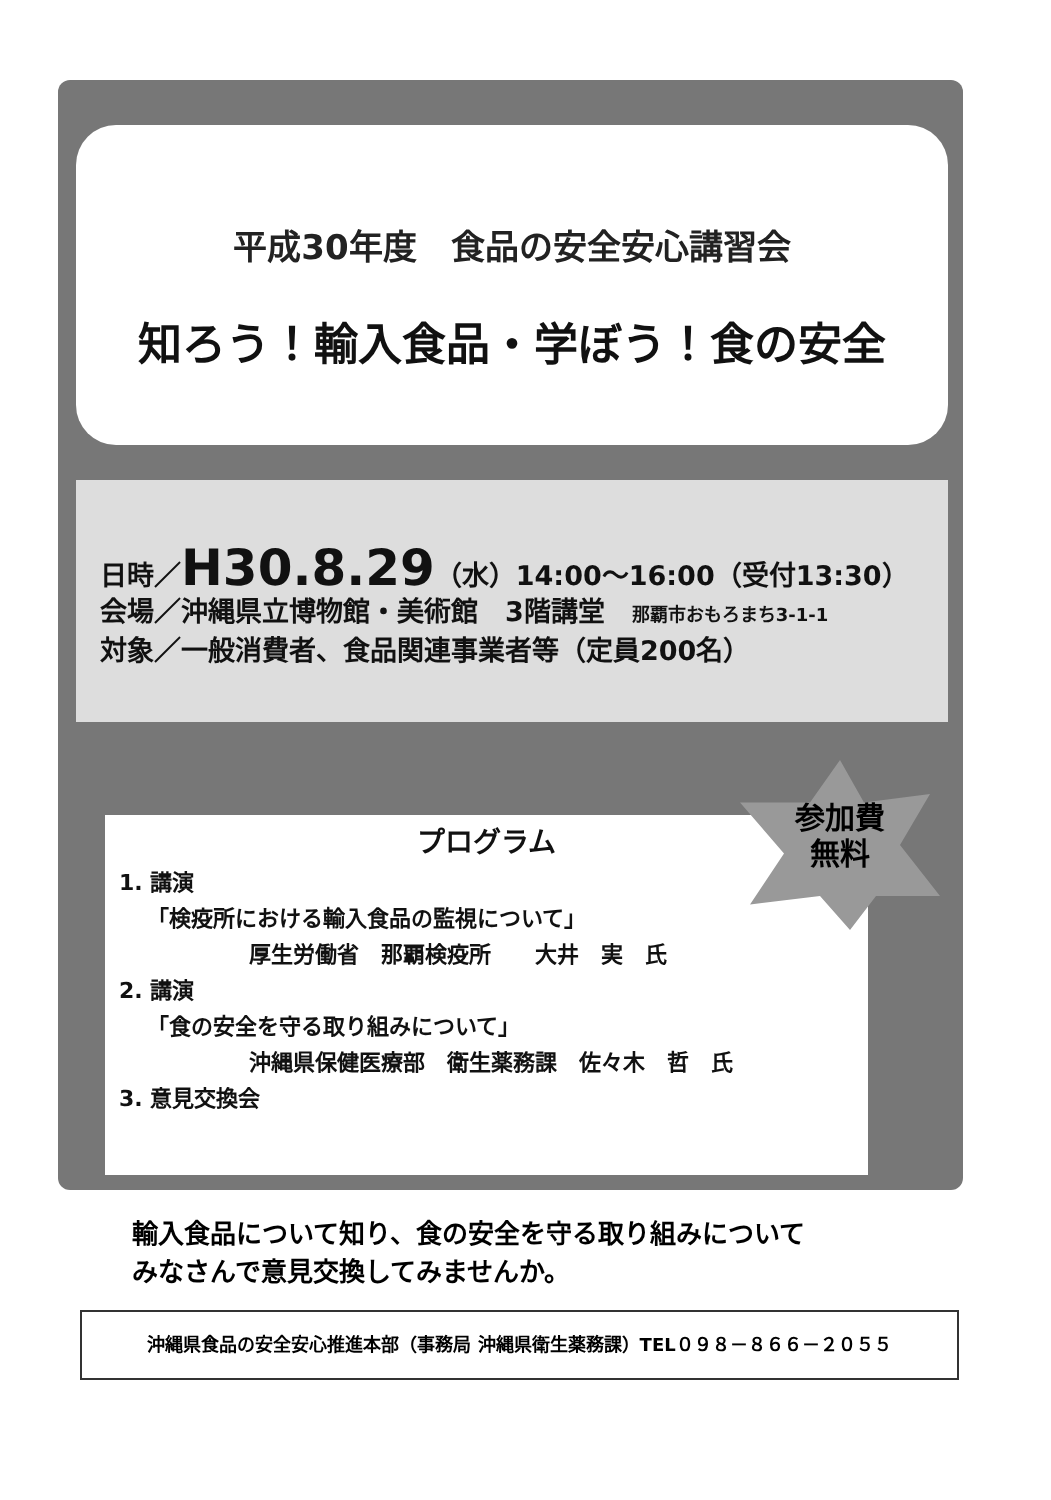平成30年度　食品の安全安心講習会
知ろう！輸入食品・学ぼう！食の安全
日時／H30.8.29（水）14:00～16:00（受付13:30）
会場／沖縄県立博物館・美術館　3階講堂　那覇市おもろまち3-1-1
対象／一般消費者、食品関連事業者等（定員200名）
プログラム
1. 講演
「検疫所における輸入食品の監視について」
厚生労働省　那覇検疫所　　大井　実　氏
2. 講演
「食の安全を守る取り組みについて」
沖縄県保健医療部　衛生薬務課　佐々木　哲　氏
3. 意見交換会
参加費
無料
輸入食品について知り、食の安全を守る取り組みについて
みなさんで意見交換してみませんか。
沖縄県食品の安全安心推進本部（事務局 沖縄県衛生薬務課）TEL０９８－８６６－２０５５